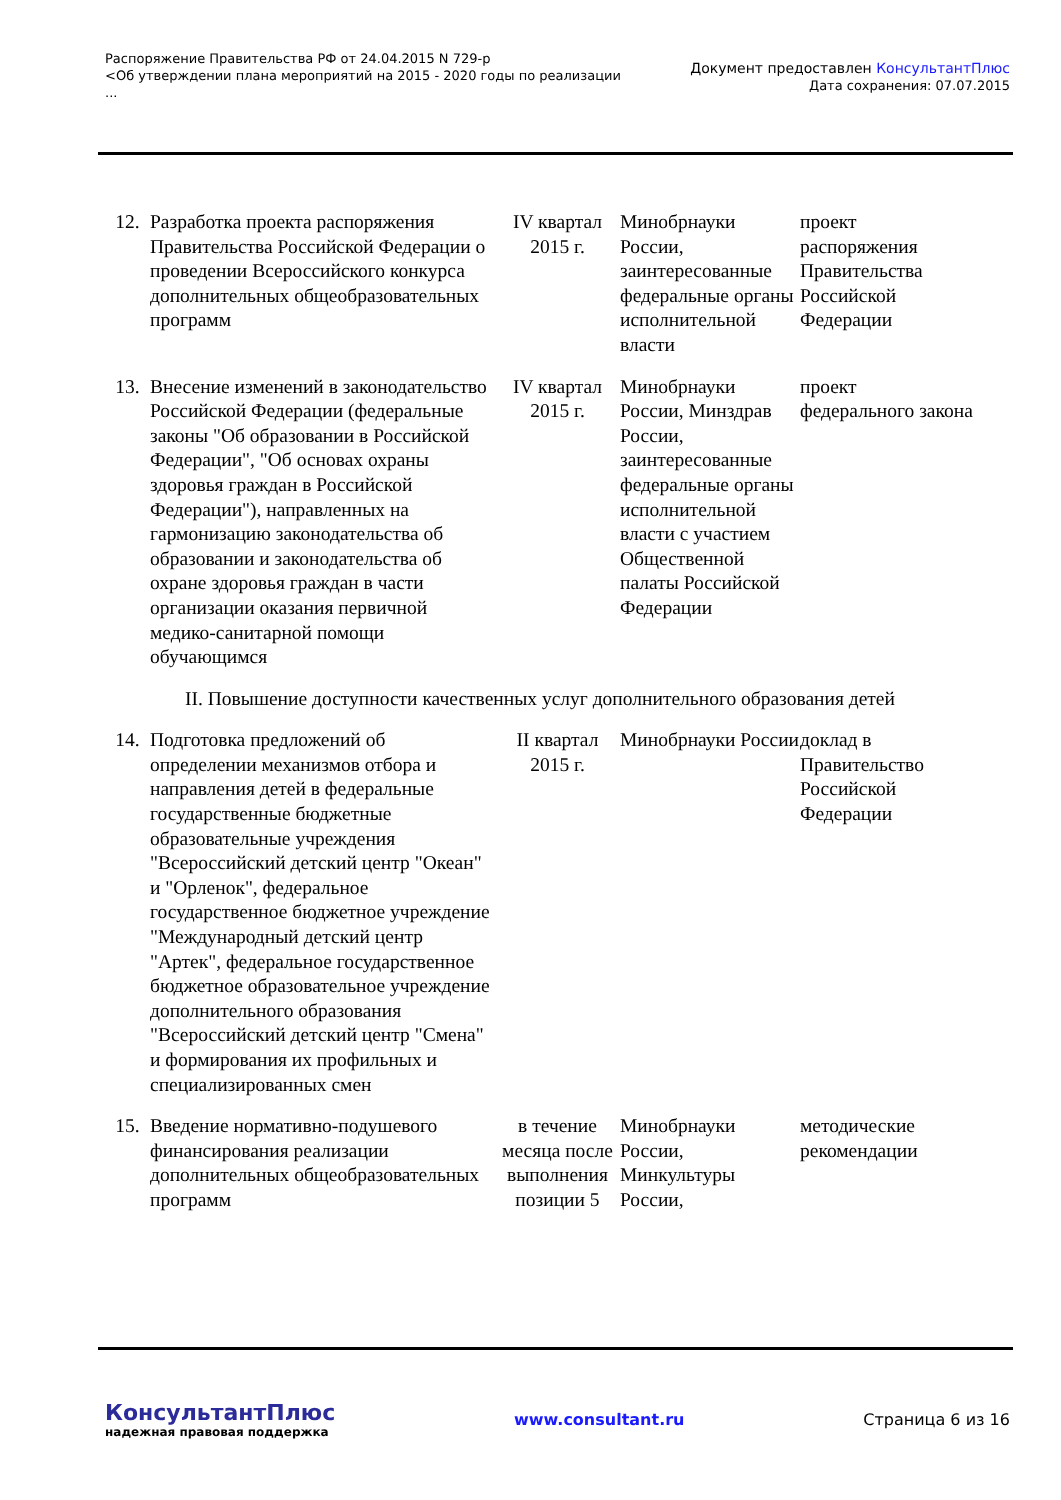Распоряжение Правительства РФ от 24.04.2015 N 729-р
<Об утверждении плана мероприятий на 2015 - 2020 годы по реализации
...
Документ предоставлен КонсультантПлюс
Дата сохранения: 07.07.2015
| 12. | Разработка проекта распоряжения Правительства Российской Федерации о проведении Всероссийского конкурса дополнительных общеобразовательных программ | IV квартал 2015 г. | Минобрнауки России, заинтересованные федеральные органы исполнительной власти | проект распоряжения Правительства Российской Федерации |
| 13. | Внесение изменений в законодательство Российской Федерации (федеральные законы "Об образовании в Российской Федерации", "Об основах охраны здоровья граждан в Российской Федерации"), направленных на гармонизацию законодательства об образовании и законодательства об охране здоровья граждан в части организации оказания первичной медико-санитарной помощи обучающимся | IV квартал 2015 г. | Минобрнауки России, Минздрав России, заинтересованные федеральные органы исполнительной власти с участием Общественной палаты Российской Федерации | проект федерального закона |
| II. Повышение доступности качественных услуг дополнительного образования детей | | | | |
| 14. | Подготовка предложений об определении механизмов отбора и направления детей в федеральные государственные бюджетные образовательные учреждения "Всероссийский детский центр "Океан" и "Орленок", федеральное государственное бюджетное учреждение "Международный детский центр "Артек", федеральное государственное бюджетное образовательное учреждение дополнительного образования "Всероссийский детский центр "Смена" и формирования их профильных и специализированных смен | II квартал 2015 г. | Минобрнауки России | доклад в Правительство Российской Федерации |
| 15. | Введение нормативно-подушевого финансирования реализации дополнительных общеобразовательных программ | в течение месяца после выполнения позиции 5 | Минобрнауки России, Минкультуры России, | методические рекомендации |
КонсультантПлюс
надежная правовая поддержка
www.consultant.ru Страница 6 из 16